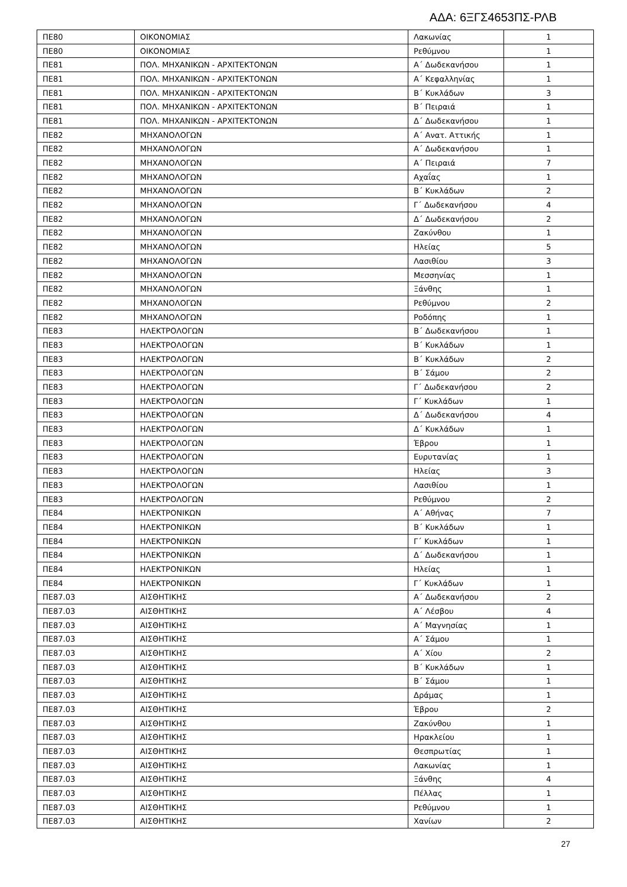ΑΔΑ: 6ΞΓΣ4653ΠΣ-ΡΛΒ
| ΠΕ80 | ΟΙΚΟΝΟΜΙΑΣ | Λακωνίας | 1 |
| ΠΕ80 | ΟΙΚΟΝΟΜΙΑΣ | Ρεθύμνου | 1 |
| ΠΕ81 | ΠΟΛ. ΜΗΧΑΝΙΚΩΝ - ΑΡΧΙΤΕΚΤΟΝΩΝ | Α΄ Δωδεκανήσου | 1 |
| ΠΕ81 | ΠΟΛ. ΜΗΧΑΝΙΚΩΝ - ΑΡΧΙΤΕΚΤΟΝΩΝ | Α΄ Κεφαλληνίας | 1 |
| ΠΕ81 | ΠΟΛ. ΜΗΧΑΝΙΚΩΝ - ΑΡΧΙΤΕΚΤΟΝΩΝ | Β΄ Κυκλάδων | 3 |
| ΠΕ81 | ΠΟΛ. ΜΗΧΑΝΙΚΩΝ - ΑΡΧΙΤΕΚΤΟΝΩΝ | Β΄ Πειραιά | 1 |
| ΠΕ81 | ΠΟΛ. ΜΗΧΑΝΙΚΩΝ - ΑΡΧΙΤΕΚΤΟΝΩΝ | Δ΄ Δωδεκανήσου | 1 |
| ΠΕ82 | ΜΗΧΑΝΟΛΟΓΩΝ | Α΄ Ανατ. Αττικής | 1 |
| ΠΕ82 | ΜΗΧΑΝΟΛΟΓΩΝ | Α΄ Δωδεκανήσου | 1 |
| ΠΕ82 | ΜΗΧΑΝΟΛΟΓΩΝ | Α΄ Πειραιά | 7 |
| ΠΕ82 | ΜΗΧΑΝΟΛΟΓΩΝ | Αχαΐας | 1 |
| ΠΕ82 | ΜΗΧΑΝΟΛΟΓΩΝ | Β΄ Κυκλάδων | 2 |
| ΠΕ82 | ΜΗΧΑΝΟΛΟΓΩΝ | Γ΄ Δωδεκανήσου | 4 |
| ΠΕ82 | ΜΗΧΑΝΟΛΟΓΩΝ | Δ΄ Δωδεκανήσου | 2 |
| ΠΕ82 | ΜΗΧΑΝΟΛΟΓΩΝ | Ζακύνθου | 1 |
| ΠΕ82 | ΜΗΧΑΝΟΛΟΓΩΝ | Ηλείας | 5 |
| ΠΕ82 | ΜΗΧΑΝΟΛΟΓΩΝ | Λασιθίου | 3 |
| ΠΕ82 | ΜΗΧΑΝΟΛΟΓΩΝ | Μεσσηνίας | 1 |
| ΠΕ82 | ΜΗΧΑΝΟΛΟΓΩΝ | Ξάνθης | 1 |
| ΠΕ82 | ΜΗΧΑΝΟΛΟΓΩΝ | Ρεθύμνου | 2 |
| ΠΕ82 | ΜΗΧΑΝΟΛΟΓΩΝ | Ροδόπης | 1 |
| ΠΕ83 | ΗΛΕΚΤΡΟΛΟΓΩΝ | Β΄ Δωδεκανήσου | 1 |
| ΠΕ83 | ΗΛΕΚΤΡΟΛΟΓΩΝ | Β΄ Κυκλάδων | 1 |
| ΠΕ83 | ΗΛΕΚΤΡΟΛΟΓΩΝ | Β΄ Κυκλάδων | 2 |
| ΠΕ83 | ΗΛΕΚΤΡΟΛΟΓΩΝ | Β΄ Σάμου | 2 |
| ΠΕ83 | ΗΛΕΚΤΡΟΛΟΓΩΝ | Γ΄ Δωδεκανήσου | 2 |
| ΠΕ83 | ΗΛΕΚΤΡΟΛΟΓΩΝ | Γ΄ Κυκλάδων | 1 |
| ΠΕ83 | ΗΛΕΚΤΡΟΛΟΓΩΝ | Δ΄ Δωδεκανήσου | 4 |
| ΠΕ83 | ΗΛΕΚΤΡΟΛΟΓΩΝ | Δ΄ Κυκλάδων | 1 |
| ΠΕ83 | ΗΛΕΚΤΡΟΛΟΓΩΝ | Έβρου | 1 |
| ΠΕ83 | ΗΛΕΚΤΡΟΛΟΓΩΝ | Ευρυτανίας | 1 |
| ΠΕ83 | ΗΛΕΚΤΡΟΛΟΓΩΝ | Ηλείας | 3 |
| ΠΕ83 | ΗΛΕΚΤΡΟΛΟΓΩΝ | Λασιθίου | 1 |
| ΠΕ83 | ΗΛΕΚΤΡΟΛΟΓΩΝ | Ρεθύμνου | 2 |
| ΠΕ84 | ΗΛΕΚΤΡΟΝΙΚΩΝ | Α΄ Αθήνας | 7 |
| ΠΕ84 | ΗΛΕΚΤΡΟΝΙΚΩΝ | Β΄ Κυκλάδων | 1 |
| ΠΕ84 | ΗΛΕΚΤΡΟΝΙΚΩΝ | Γ΄ Κυκλάδων | 1 |
| ΠΕ84 | ΗΛΕΚΤΡΟΝΙΚΩΝ | Δ΄ Δωδεκανήσου | 1 |
| ΠΕ84 | ΗΛΕΚΤΡΟΝΙΚΩΝ | Ηλείας | 1 |
| ΠΕ84 | ΗΛΕΚΤΡΟΝΙΚΩΝ | Γ΄ Κυκλάδων | 1 |
| ΠΕ87.03 | ΑΙΣΘΗΤΙΚΗΣ | Α΄ Δωδεκανήσου | 2 |
| ΠΕ87.03 | ΑΙΣΘΗΤΙΚΗΣ | Α΄ Λέσβου | 4 |
| ΠΕ87.03 | ΑΙΣΘΗΤΙΚΗΣ | Α΄ Μαγνησίας | 1 |
| ΠΕ87.03 | ΑΙΣΘΗΤΙΚΗΣ | Α΄ Σάμου | 1 |
| ΠΕ87.03 | ΑΙΣΘΗΤΙΚΗΣ | Α΄ Χίου | 2 |
| ΠΕ87.03 | ΑΙΣΘΗΤΙΚΗΣ | Β΄ Κυκλάδων | 1 |
| ΠΕ87.03 | ΑΙΣΘΗΤΙΚΗΣ | Β΄ Σάμου | 1 |
| ΠΕ87.03 | ΑΙΣΘΗΤΙΚΗΣ | Δράμας | 1 |
| ΠΕ87.03 | ΑΙΣΘΗΤΙΚΗΣ | Έβρου | 2 |
| ΠΕ87.03 | ΑΙΣΘΗΤΙΚΗΣ | Ζακύνθου | 1 |
| ΠΕ87.03 | ΑΙΣΘΗΤΙΚΗΣ | Ηρακλείου | 1 |
| ΠΕ87.03 | ΑΙΣΘΗΤΙΚΗΣ | Θεσπρωτίας | 1 |
| ΠΕ87.03 | ΑΙΣΘΗΤΙΚΗΣ | Λακωνίας | 1 |
| ΠΕ87.03 | ΑΙΣΘΗΤΙΚΗΣ | Ξάνθης | 4 |
| ΠΕ87.03 | ΑΙΣΘΗΤΙΚΗΣ | Πέλλας | 1 |
| ΠΕ87.03 | ΑΙΣΘΗΤΙΚΗΣ | Ρεθύμνου | 1 |
| ΠΕ87.03 | ΑΙΣΘΗΤΙΚΗΣ | Χανίων | 2 |
27